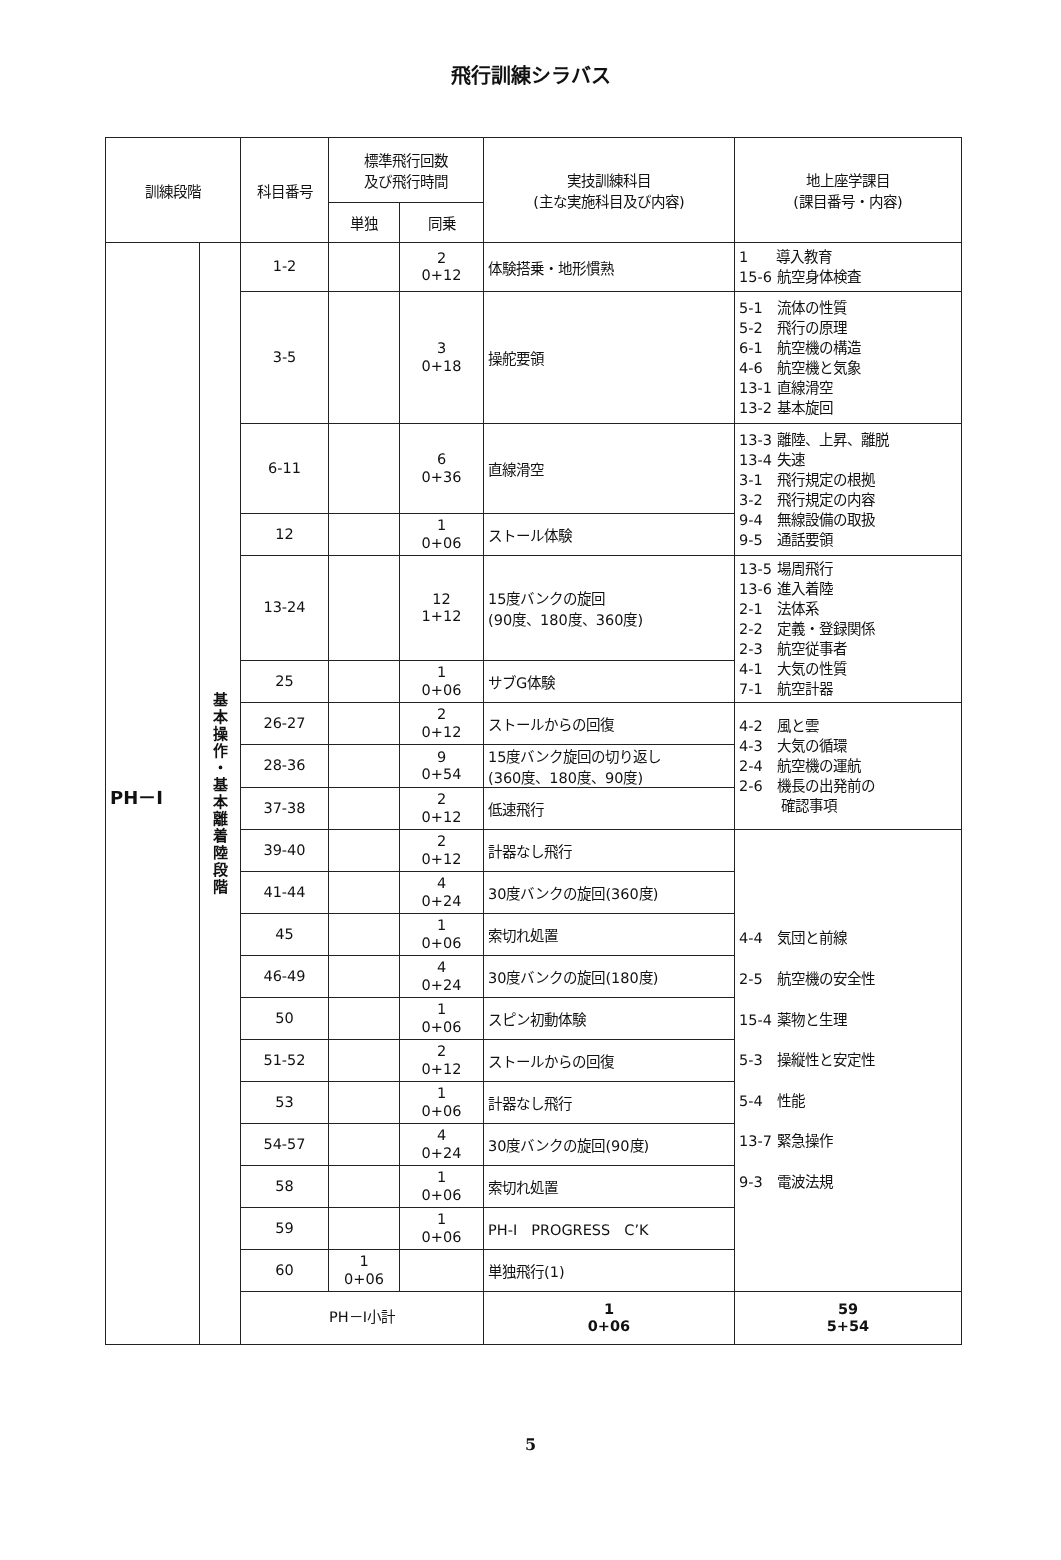飛行訓練シラバス
| 訓練段階 | | 科目番号 | 標準飛行回数 及び飛行時間 | | 実技訓練科目 (主な実施科目及び内容) | 地上座学課目 (課目番号・内容) | | |
| --- | --- | --- | --- | --- | --- | --- | --- | --- |
| | | | 単独 | 同乗 | | | | |
| PH－Ⅰ | 基本操作・基本離着陸段階 | 1-2 | | 2 0+12 | 体験搭乗・地形慣熟 | 1 導入教育 15-6 航空身体検査 | | |
| | | 3-5 | | 3 0+18 | 操舵要領 | 5-1 流体の性質 5-2 飛行の原理 6-1 航空機の構造 4-6 航空機と気象 13-1 直線滑空 13-2 基本旋回 | | |
| | | 6-11 | | 6 0+36 | 直線滑空 | 13-3 離陸、上昇、離脱 13-4 失速 3-1 飛行規定の根拠 3-2 飛行規定の内容 9-4 無線設備の取扱 9-5 通話要領 | | |
| | | 12 | | 1 0+06 | ストール体験 | | | |
| | | 13-24 | | 12 1+12 | 15度バンクの旋回 (90度、180度、360度) | 13-5 場周飛行 13-6 進入着陸 2-1 法体系 2-2 定義・登録関係 2-3 航空従事者 4-1 大気の性質 7-1 航空計器 | | |
| | | 25 | | 1 0+06 | サブG体験 | | | |
| | | 26-27 | | 2 0+12 | ストールからの回復 | 4-2 風と雲 4-3 大気の循環 2-4 航空機の運航 2-6 機長の出発前の 確認事項 | | |
| | | 28-36 | | 9 0+54 | 15度バンク旋回の切り返し (360度、180度、90度) | | | |
| | | 37-38 | | 2 0+12 | 低速飛行 | | | |
| | | 39-40 | | 2 0+12 | 計器なし飛行 | 4-4 気団と前線 2-5 航空機の安全性 15-4 薬物と生理 5-3 操縦性と安定性 5-4 性能 13-7 緊急操作 9-3 電波法規 | | |
| | | 41-44 | | 4 0+24 | 30度バンクの旋回(360度) | | | |
| | | 45 | | 1 0+06 | 索切れ処置 | | | |
| | | 46-49 | | 4 0+24 | 30度バンクの旋回(180度) | | | |
| | | 50 | | 1 0+06 | スピン初動体験 | | | |
| | | 51-52 | | 2 0+12 | ストールからの回復 | | | |
| | | 53 | | 1 0+06 | 計器なし飛行 | | | |
| | | 54-57 | | 4 0+24 | 30度バンクの旋回(90度) | | | |
| | | 58 | | 1 0+06 | 索切れ処置 | | | |
| | | 59 | | 1 0+06 | PH-Ⅰ PROGRESS C’K | | | |
| | | 60 | 1 0+06 | | 単独飛行(1) | | | |
| | | PH－Ⅰ小計 | | | 1 0+06 | 59 5+54 | | |
5